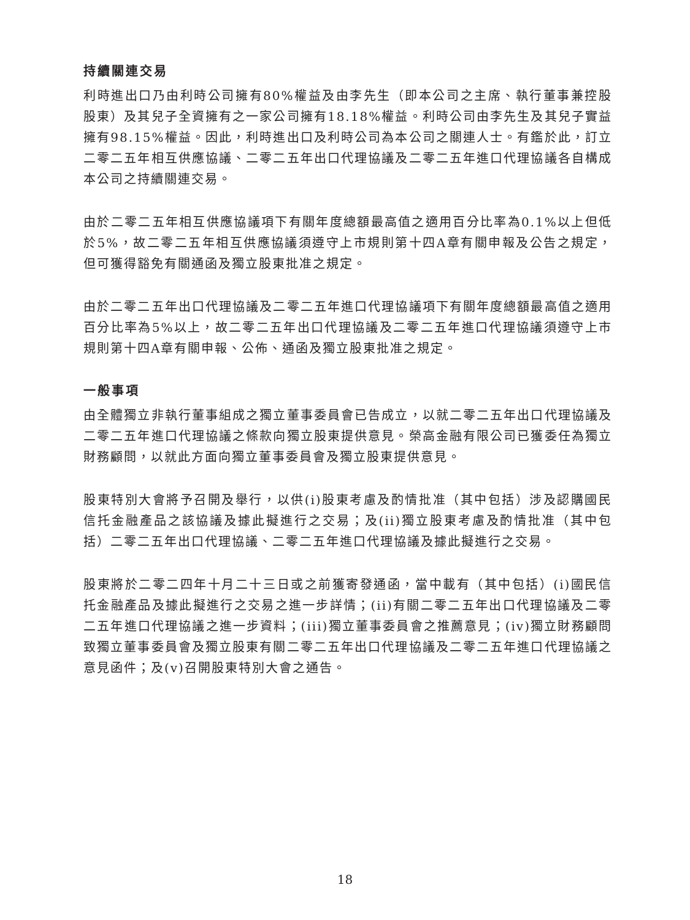持續關連交易
利時進出口乃由利時公司擁有80%權益及由李先生（即本公司之主席、執行董事兼控股股東）及其兒子全資擁有之一家公司擁有18.18%權益。利時公司由李先生及其兒子實益擁有98.15%權益。因此，利時進出口及利時公司為本公司之關連人士。有鑑於此，訂立二零二五年相互供應協議、二零二五年出口代理協議及二零二五年進口代理協議各自構成本公司之持續關連交易。
由於二零二五年相互供應協議項下有關年度總額最高值之適用百分比率為0.1%以上但低於5%，故二零二五年相互供應協議須遵守上市規則第十四A章有關申報及公告之規定，但可獲得豁免有關通函及獨立股東批准之規定。
由於二零二五年出口代理協議及二零二五年進口代理協議項下有關年度總額最高值之適用百分比率為5%以上，故二零二五年出口代理協議及二零二五年進口代理協議須遵守上市規則第十四A章有關申報、公佈、通函及獨立股東批准之規定。
一般事項
由全體獨立非執行董事組成之獨立董事委員會已告成立，以就二零二五年出口代理協議及二零二五年進口代理協議之條款向獨立股東提供意見。榮高金融有限公司已獲委任為獨立財務顧問，以就此方面向獨立董事委員會及獨立股東提供意見。
股東特別大會將予召開及舉行，以供(i)股東考慮及酌情批准（其中包括）涉及認購國民信托金融產品之該協議及據此擬進行之交易；及(ii)獨立股東考慮及酌情批准（其中包括）二零二五年出口代理協議、二零二五年進口代理協議及據此擬進行之交易。
股東將於二零二四年十月二十三日或之前獲寄發通函，當中載有（其中包括）(i)國民信托金融產品及據此擬進行之交易之進一步詳情；(ii)有關二零二五年出口代理協議及二零二五年進口代理協議之進一步資料；(iii)獨立董事委員會之推薦意見；(iv)獨立財務顧問致獨立董事委員會及獨立股東有關二零二五年出口代理協議及二零二五年進口代理協議之意見函件；及(v)召開股東特別大會之通告。
18